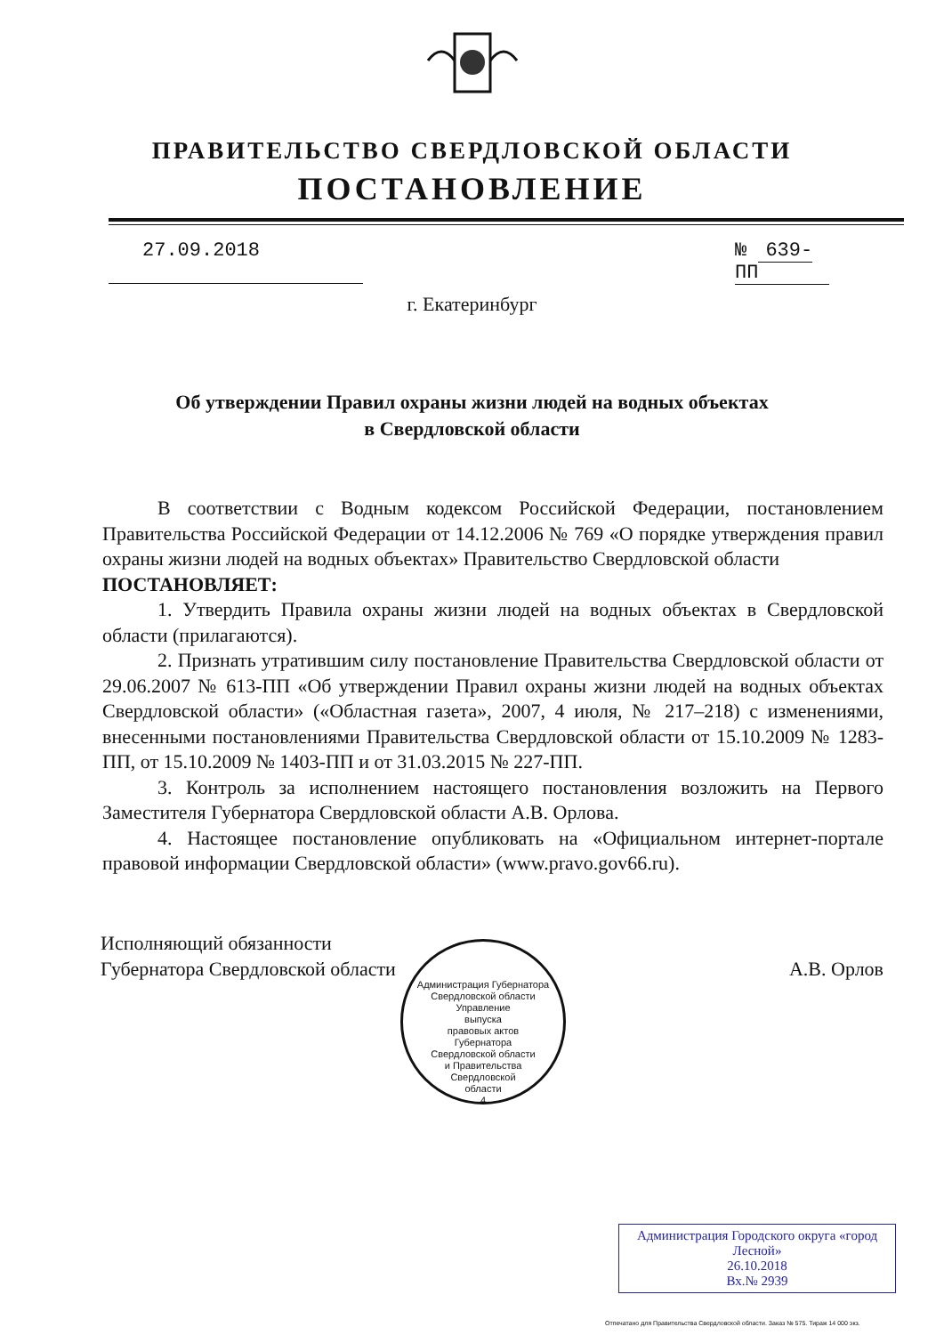ПРАВИТЕЛЬСТВО СВЕРДЛОВСКОЙ ОБЛАСТИ
ПОСТАНОВЛЕНИЕ
27.09.2018 № 639-ПП
г. Екатеринбург
Об утверждении Правил охраны жизни людей на водных объектах
в Свердловской области
В соответствии с Водным кодексом Российской Федерации, постановлением Правительства Российской Федерации от 14.12.2006 № 769 «О порядке утверждения правил охраны жизни людей на водных объектах» Правительство Свердловской области
ПОСТАНОВЛЯЕТ:
1. Утвердить Правила охраны жизни людей на водных объектах в Свердловской области (прилагаются).
2. Признать утратившим силу постановление Правительства Свердловской области от 29.06.2007 № 613-ПП «Об утверждении Правил охраны жизни людей на водных объектах Свердловской области» («Областная газета», 2007, 4 июля, № 217–218) с изменениями, внесенными постановлениями Правительства Свердловской области от 15.10.2009 № 1283-ПП, от 15.10.2009 № 1403-ПП и от 31.03.2015 № 227-ПП.
3. Контроль за исполнением настоящего постановления возложить на Первого Заместителя Губернатора Свердловской области А.В. Орлова.
4. Настоящее постановление опубликовать на «Официальном интернет-портале правовой информации Свердловской области» (www.pravo.gov66.ru).
Исполняющий обязанности
Губернатора Свердловской области
А.В. Орлов
Администрация Губернатора Свердловской области
Управление
выпуска
правовых актов
Губернатора
Свердловской области
и Правительства
Свердловской
области
4
Администрация Городского округа «город Лесной»
26.10.2018
Вх.№ 2939
Отпечатано для Правительства Свердловской области. Заказ № 575. Тираж 14 000 экз.